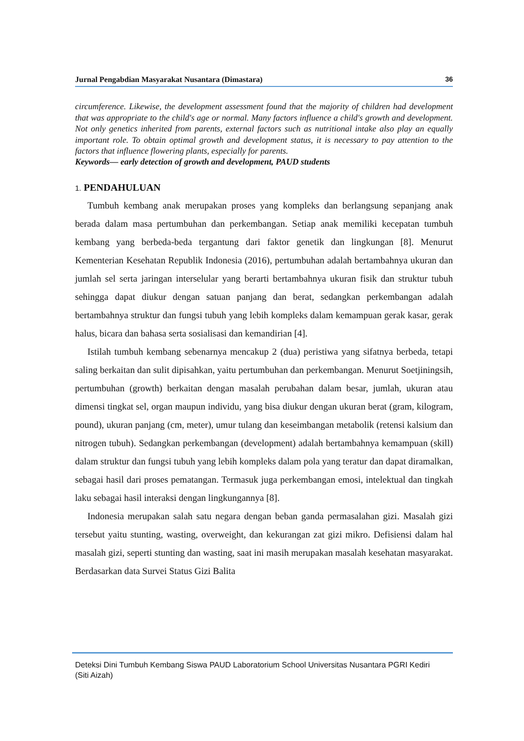Jurnal Pengabdian Masyarakat Nusantara (Dimastara) 36
circumference. Likewise, the development assessment found that the majority of children had development that was appropriate to the child's age or normal. Many factors influence a child's growth and development. Not only genetics inherited from parents, external factors such as nutritional intake also play an equally important role. To obtain optimal growth and development status, it is necessary to pay attention to the factors that influence flowering plants, especially for parents.
Keywords— early detection of growth and development, PAUD students
1. PENDAHULUAN
Tumbuh kembang anak merupakan proses yang kompleks dan berlangsung sepanjang anak berada dalam masa pertumbuhan dan perkembangan. Setiap anak memiliki kecepatan tumbuh kembang yang berbeda-beda tergantung dari faktor genetik dan lingkungan [8]. Menurut Kementerian Kesehatan Republik Indonesia (2016), pertumbuhan adalah bertambahnya ukuran dan jumlah sel serta jaringan interselular yang berarti bertambahnya ukuran fisik dan struktur tubuh sehingga dapat diukur dengan satuan panjang dan berat, sedangkan perkembangan adalah bertambahnya struktur dan fungsi tubuh yang lebih kompleks dalam kemampuan gerak kasar, gerak halus, bicara dan bahasa serta sosialisasi dan kemandirian [4].
Istilah tumbuh kembang sebenarnya mencakup 2 (dua) peristiwa yang sifatnya berbeda, tetapi saling berkaitan dan sulit dipisahkan, yaitu pertumbuhan dan perkembangan. Menurut Soetjiningsih, pertumbuhan (growth) berkaitan dengan masalah perubahan dalam besar, jumlah, ukuran atau dimensi tingkat sel, organ maupun individu, yang bisa diukur dengan ukuran berat (gram, kilogram, pound), ukuran panjang (cm, meter), umur tulang dan keseimbangan metabolik (retensi kalsium dan nitrogen tubuh). Sedangkan perkembangan (development) adalah bertambahnya kemampuan (skill) dalam struktur dan fungsi tubuh yang lebih kompleks dalam pola yang teratur dan dapat diramalkan, sebagai hasil dari proses pematangan. Termasuk juga perkembangan emosi, intelektual dan tingkah laku sebagai hasil interaksi dengan lingkungannya [8].
Indonesia merupakan salah satu negara dengan beban ganda permasalahan gizi. Masalah gizi tersebut yaitu stunting, wasting, overweight, dan kekurangan zat gizi mikro. Defisiensi dalam hal masalah gizi, seperti stunting dan wasting, saat ini masih merupakan masalah kesehatan masyarakat. Berdasarkan data Survei Status Gizi Balita
Deteksi Dini Tumbuh Kembang Siswa PAUD Laboratorium School Universitas Nusantara PGRI Kediri
(Siti Aizah)